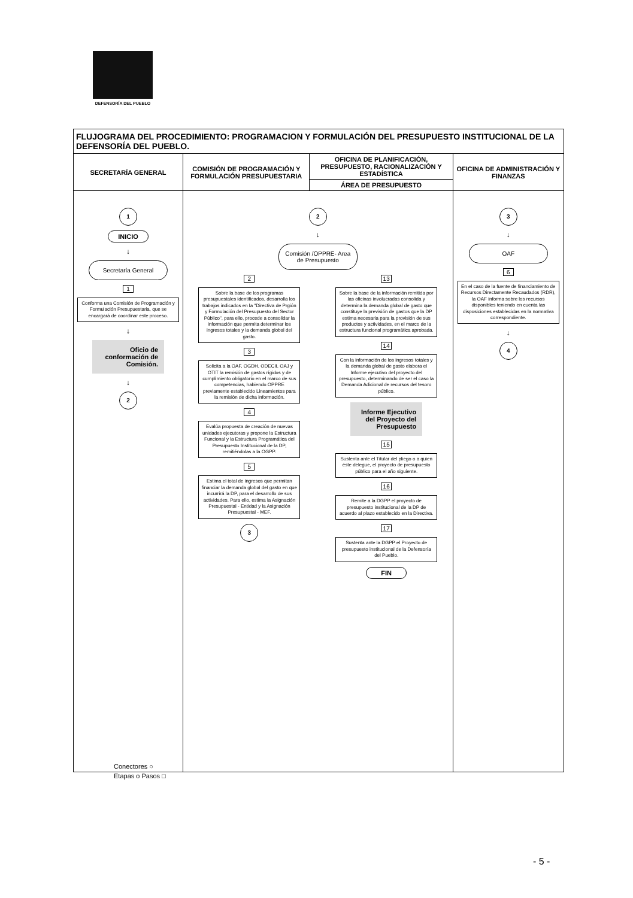DEFENSORÍA DEL PUEBLO
| FLUJOGRAMA DEL PROCEDIMIENTO: PROGRAMACION Y FORMULACIÓN DEL PRESUPUESTO INSTITUCIONAL DE LA DEFENSORÍA DEL PUEBLO. | | | |
| SECRETARÍA GENERAL | COMISIÓN DE PROGRAMACIÓN Y FORMULACIÓN PRESUPUESTARIA | OFICINA DE PLANIFICACIÓN, PRESUPUESTO, RACIONALIZACIÓN Y ESTADÍSTICA | OFICINA DE ADMINISTRACIÓN Y FINANZAS |
| | | ÁREA DE PRESUPUESTO | |
| 1 INICIO ↓ Secretaría General 1 Conforma una Comisión de Programación y Formulación Presupuestaria, que se encargará de coordinar este proceso. ↓ Oficio de conformación de Comisión. ↓ 2 | 2 ↓ Comisión /OPPRE- Area de Presupuesto 2 Sobre la base de los programas presupuestales identificados, desarrolla los trabajos indicados en la "Directiva de Prgión y Formulación del Presupuesto del Sector Público", para ello, procede a consolidar la información que permita determinar los ingresos totales y la demanda global del gasto. 3 Solicita a la OAF, OGDH, ODECII, OAJ y OTIT la remisión de gastos rígidos y de cumplimiento obligatorio en el marco de sus competencias, habiendo OPPRE previamente establecido Lineamientos para la remisión de dicha información. 4 Evalúa propuesta de creación de nuevas unidades ejecutoras y propone la Estructura Funcional y la Estructura Programática del Presupuesto Institucional de la DP, remitiéndolas a la OGPP. 5 Estima el total de ingresos que permitan financiar la demanda global del gasto en que incurrirá la DP, para el desarrollo de sus actividades. Para ello, estima la Asignación Presupuestal - Entidad y la Asignación Presupuestal - MEF. 3 13 Sobre la base de la información remitida por las oficinas involucradas consolida y determina la demanda global de gasto que constituye la previsión de gastos que la DP estima necesaria para la provisión de sus productos y actividades, en el marco de la estructura funcional programática aprobada. 14 Con la información de los ingresos totales y la demanda global de gasto elabora el Informe ejecutivo del proyecto del presupuesto, determinando de ser el caso la Demanda Adicional de recursos del tesoro público. Informe Ejecutivo del Proyecto del Presupuesto 15 Sustenta ante el Titular del pliego o a quien éste delegue, el proyecto de presupuesto público para el año siguiente. 16 Remite a la DGPP el proyecto de presupuesto institucional de la DP de acuerdo al plazo establecido en la Directiva. 17 Sustenta ante la DGPP el Proyecto de presupuesto institucional de la Defensoría del Pueblo. FIN | | 3 ↓ OAF 6 En el caso de la fuente de financiamiento de Recursos Directamente Recaudados (RDR), la OAF informa sobre los recursos disponibles teniendo en cuenta las disposiciones establecidas en la normativa correspondiente. ↓ 4 |
Conectores ○
Etapas o Pasos □
- 5 -